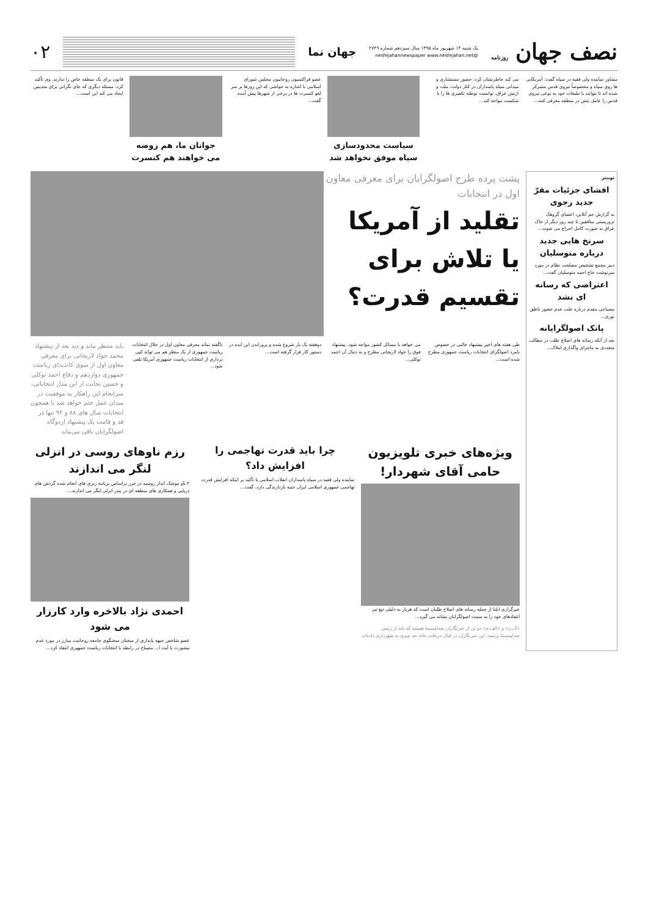نصف جهان روزنامه
یک شنبه ۱۴ شهریور ماه ۱۳۹۵ سال سیزدهم شماره ۲۷۴۹
@nesfejahannewspaper www.nesfejahan.net
جهان نما
۰۲
مشاور نماینده ولی فقیه در سپاه گفت: آمریکایی ها روی سپاه و مخصوصاً نیروی قدس متمرکز شده اند تا بتوانند با تبلیغات خود به نوعی نیروی قدس را عامل تنش در منطقه معرفی کنند...
می کند خاطرنشان کرد: حضور مستشاری و میدانی سپاه پاسداران در کنار دولت، ملت و ارتش عراق، توانست توطئه تکفیری ها را با شکست مواجه کند...
سیاست محدودسازی سپاه موفق نخواهد شد
عضو فراکسیون روحانیون مجلس شورای اسلامی با اشاره به حواشی که این روزها بر سر لغو کنسرت ها در برخی از شهرها پیش آمده گفت...
جوانان ما، هم روضه می خواهند هم کنسرت
قانون برای یک منطقه خاص را ندارند. وی تأکید کرد: مسئله دیگری که جای نگرانی برای متدینین ایجاد می کند این است...
توییتر
افشای جزئیات مقرّ جدید رجوی
به گزارش جم آنلاین، اعضای گروهک تروریستی منافقین تا چند روز دیگر از خاک عراق به صورت کامل اخراج می شوند...
سرنخ هایی جدید درباره متوسلیان
دبیر مجمع تشخیص مصلحت نظام در مورد سرنوشت حاج احمد متوسلیان گفت...
اعتراضی که رسانه ای نشد
مصباحی مقدم درباره علت عدم حضور ناطق نوری...
پاتک اصولگرایانه
بعد از آنکه رسانه های اصلاح طلب در مطالب متعددی به ماجرای واگذاری املاک...
پشت پرده طرح اصولگرایان برای معرفی معاون اول در انتخابات
تقلید از آمریکا یا تلاش برای تقسیم قدرت؟
طی هفته های اخیر پیشنهاد جالبی در خصوص نامزد اصولگرای انتخابات ریاست جمهوری مطرح شده است...
می خواهد با مسائل کشور مواجه شود. پیشنهاد فوق را جواد لاریجانی مطرح و به دنبال آن احمد توکلی...
دوهفته یک بار شروع شده و پروراندن این ایده در دستور کار قرار گرفته است...
ناگفته نماند معرفی معاون اول در خلال انتخابات ریاست جمهوری از یک منظر هم می تواند کپی برداری از انتخابات ریاست جمهوری آمریکا تلقی شود...
باید منتظر ماند و دید بعد از پیشنهاد محمد جواد لاریجانی برای معرفی معاون اول از سوی کاندیدای ریاست جمهوری دوازدهم و دفاع احمد توکلی و حسین نجابت از این مدل انتخاباتی، سرانجام این راهکار به موفقیت در میدان عمل ختم خواهد شد یا همچون انتخابات سال های ۸۸ و ۹۲ تنها در قد و قامت یک پیشنهاد اردوگاه اصولگرایان باقی می‌ماند
ویژه‌های خبری تلویزیون حامی آقای شهردار!
خبرگزاری ایلنا از جمله رسانه های اصلاح طلبان است که هربار به دلیلی تیغ تیز انتقادهای خود را به سمت اصولگرایان نشانه می گیرد...
«ک.ن» و «الف.م» دو تن از خبرنگاران صداوسیما هستند که باید از رئیس صداوسیما پرسید: این خبرنگاران در قبال دریافت خانه چه چیزی به شهرداری داده‌اند
چرا باید قدرت تهاجمی را افزایش داد؟
نماینده ولی فقیه در سپاه پاسداران انقلاب اسلامی با تأکید بر اینکه افزایش قدرت تهاجمی جمهوری اسلامی ایران جنبه بازدارندگی دارد، گفت...
رزم ناوهای روسی در انزلی لنگر می اندازند
۲ ناو موشک انداز روسیه در خزر براساس برنامه ریزی های انجام شده گردش های دریایی و همکاری های منطقه ای در بندر انزلی لنگر می اندازند...
احمدی نژاد بالاخره وارد کارزار می شود
عضو شاخص جبهه پایداری از سخنان سخنگوی جامعه روحانیت مبارز در مورد عدم مشورت با آیت ا... مصباح در رابطه با انتخابات ریاست جمهوری انتقاد کرد...